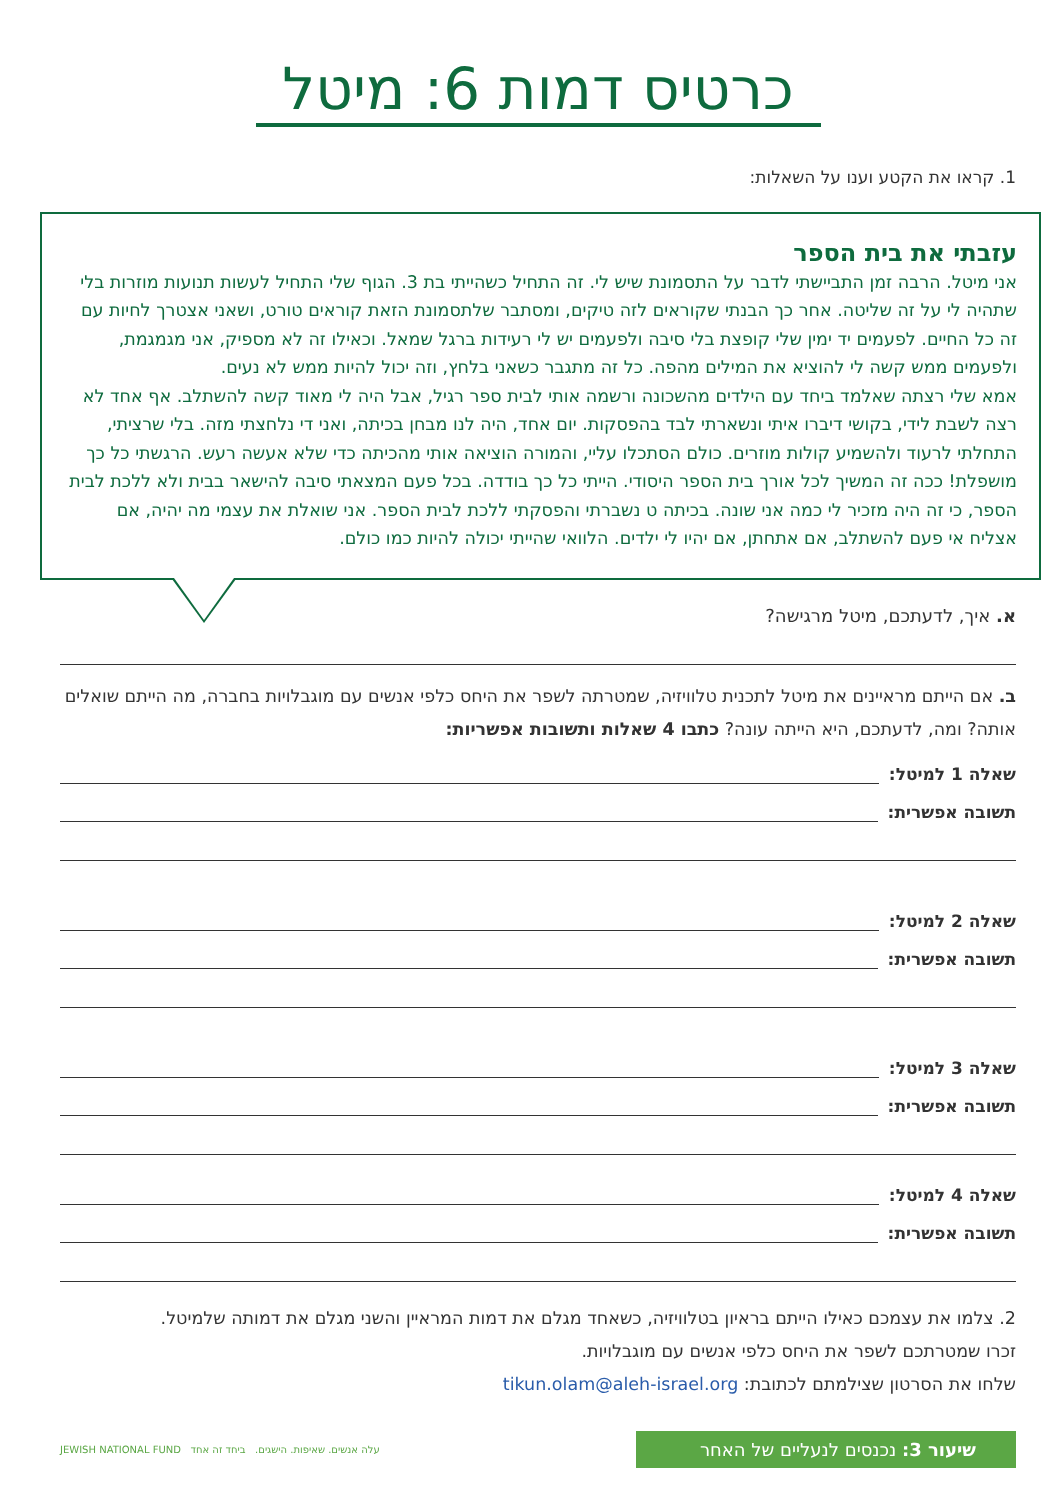כרטיס דמות 6: מיטל
1. קראו את הקטע וענו על השאלות:
עזבתי את בית הספר
אני מיטל. הרבה זמן התביישתי לדבר על התסמונת שיש לי. זה התחיל כשהייתי בת 3. הגוף שלי התחיל לעשות תנועות מוזרות בלי שתהיה לי על זה שליטה. אחר כך הבנתי שקוראים לזה טיקים, ומסתבר שלתסמונת הזאת קוראים טורט, ושאני אצטרך לחיות עם זה כל החיים. לפעמים יד ימין שלי קופצת בלי סיבה ולפעמים יש לי רעידות ברגל שמאל. וכאילו זה לא מספיק, אני מגמגמת, ולפעמים ממש קשה לי להוציא את המילים מהפה. כל זה מתגבר כשאני בלחץ, וזה יכול להיות ממש לא נעים.
אמא שלי רצתה שאלמד ביחד עם הילדים מהשכונה ורשמה אותי לבית ספר רגיל, אבל היה לי מאוד קשה להשתלב. אף אחד לא רצה לשבת לידי, בקושי דיברו איתי ונשארתי לבד בהפסקות. יום אחד, היה לנו מבחן בכיתה, ואני די נלחצתי מזה. בלי שרציתי, התחלתי לרעוד ולהשמיע קולות מוזרים. כולם הסתכלו עליי, והמורה הוציאה אותי מהכיתה כדי שלא אעשה רעש. הרגשתי כל כך מושפלת! ככה זה המשיך לכל אורך בית הספר היסודי. הייתי כל כך בודדה. בכל פעם המצאתי סיבה להישאר בבית ולא ללכת לבית הספר, כי זה היה מזכיר לי כמה אני שונה. בכיתה ט נשברתי והפסקתי ללכת לבית הספר. אני שואלת את עצמי מה יהיה, אם אצליח אי פעם להשתלב, אם אתחתן, אם יהיו לי ילדים. הלוואי שהייתי יכולה להיות כמו כולם.
א. איך, לדעתכם, מיטל מרגישה?
ב. אם הייתם מראיינים את מיטל לתכנית טלוויזיה, שמטרתה לשפר את היחס כלפי אנשים עם מוגבלויות בחברה, מה הייתם שואלים אותה? ומה, לדעתכם, היא הייתה עונה? כתבו 4 שאלות ותשובות אפשריות:
שאלה 1 למיטל:
תשובה אפשרית:
שאלה 2 למיטל:
תשובה אפשרית:
שאלה 3 למיטל:
תשובה אפשרית:
שאלה 4 למיטל:
תשובה אפשרית:
2. צלמו את עצמכם כאילו הייתם בראיון בטלוויזיה, כשאחד מגלם את דמות המראיין והשני מגלם את דמותה שלמיטל.
זכרו שמטרתכם לשפר את היחס כלפי אנשים עם מוגבלויות.
שלחו את הסרטון שצילמתם לכתובת: tikun.olam@aleh-israel.org
שיעור 3: נכנסים לנעליים של האחר
עלה אנשים. שאיפות. הישגים. ביחד זה אחד JEWISH NATIONAL FUND